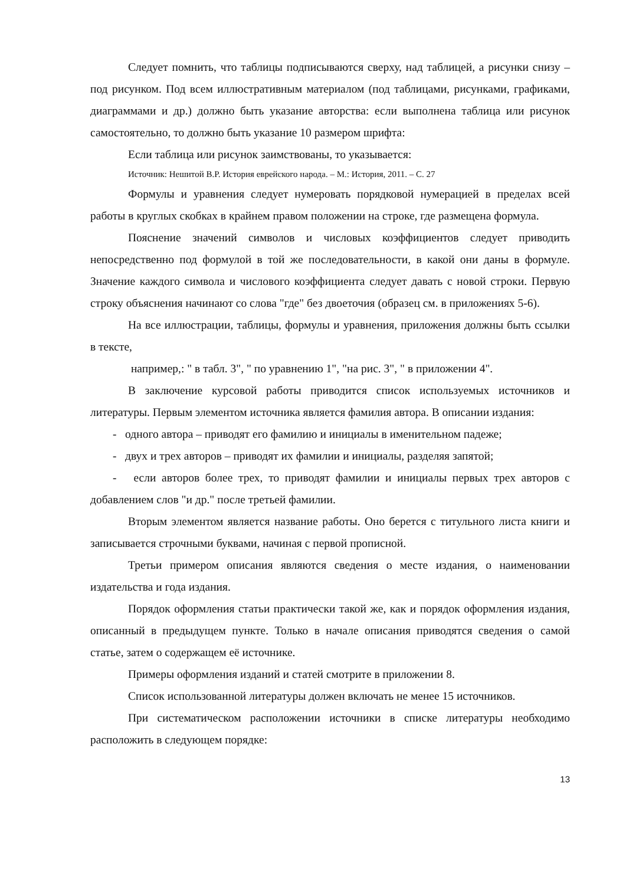Следует помнить, что таблицы подписываются сверху, над таблицей, а рисунки снизу – под рисунком. Под всем иллюстративным материалом (под таблицами, рисунками, графиками, диаграммами и др.) должно быть указание авторства: если выполнена таблица или рисунок самостоятельно, то должно быть указание 10 размером шрифта:
Если таблица или рисунок заимствованы, то указывается:
Источник: Нешитой В.Р. История еврейского народа. – М.: История, 2011. – С. 27
Формулы и уравнения следует нумеровать порядковой нумерацией в пределах всей работы в круглых скобках в крайнем правом положении на строке, где размещена формула.
Пояснение значений символов и числовых коэффициентов следует приводить непосредственно под формулой в той же последовательности, в какой они даны в формуле. Значение каждого символа и числового коэффициента следует давать с новой строки. Первую строку объяснения начинают со слова "где" без двоеточия (образец см. в приложениях 5-6).
На все иллюстрации, таблицы, формулы и уравнения, приложения должны быть ссылки в тексте,
например,: " в табл. 3", " по уравнению 1", "на рис. 3", " в приложении 4".
В заключение курсовой работы приводится список используемых источников и литературы. Первым элементом источника является фамилия автора. В описании издания:
- одного автора – приводят его фамилию и инициалы в именительном падеже;
- двух и трех авторов – приводят их фамилии и инициалы, разделяя запятой;
- если авторов более трех, то приводят фамилии и инициалы первых трех авторов с добавлением слов "и др." после третьей фамилии.
Вторым элементом является название работы. Оно берется с титульного листа книги и записывается строчными буквами, начиная с первой прописной.
Третьи примером описания являются сведения о месте издания, о наименовании издательства и года издания.
Порядок оформления статьи практически такой же, как и порядок оформления издания, описанный в предыдущем пункте. Только в начале описания приводятся сведения о самой статье, затем о содержащем её источнике.
Примеры оформления изданий и статей смотрите в приложении 8.
Список использованной литературы должен включать не менее 15 источников.
При систематическом расположении источники в списке литературы необходимо расположить в следующем порядке:
13